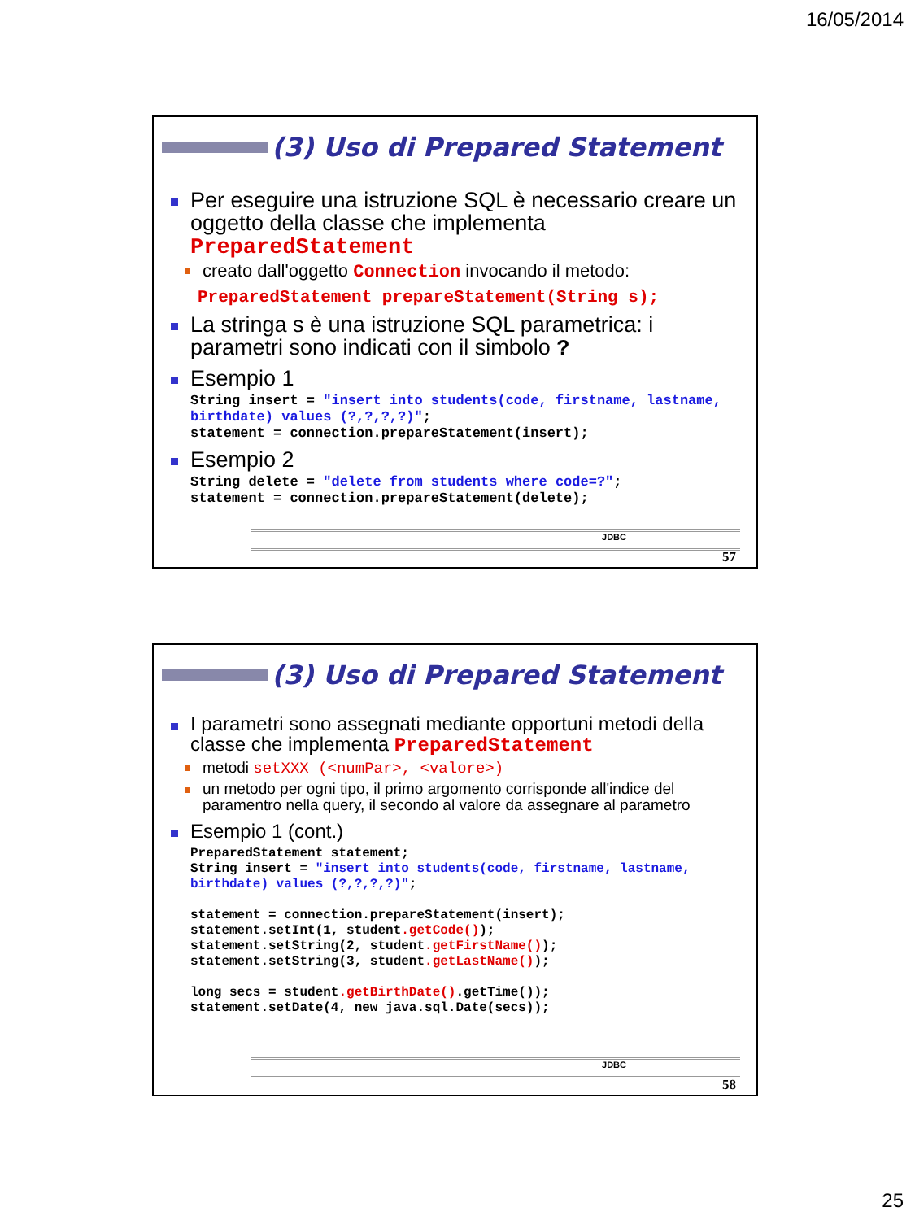16/05/2014
(3) Uso di Prepared Statement
Per eseguire una istruzione SQL è necessario creare un oggetto della classe che implementa PreparedStatement
creato dall'oggetto Connection invocando il metodo:
PreparedStatement prepareStatement(String s);
La stringa s è una istruzione SQL parametrica: i parametri sono indicati con il simbolo ?
Esempio 1
String insert = "insert into students(code, firstname, lastname, birthdate) values (?,?,?,?)";
statement = connection.prepareStatement(insert);
Esempio 2
String delete = "delete from students where code=?";
statement = connection.prepareStatement(delete);
JDBC
57
(3) Uso di Prepared Statement
I parametri sono assegnati mediante opportuni metodi della classe che implementa PreparedStatement
metodi setXXX (<numPar>, <valore>)
un metodo per ogni tipo, il primo argomento corrisponde all'indice del paramentro nella query, il secondo al valore da assegnare al parametro
Esempio 1 (cont.)
PreparedStatement statement;
String insert = "insert into students(code, firstname, lastname, birthdate) values (?,?,?,?)";

statement = connection.prepareStatement(insert);
statement.setInt(1, student.getCode());
statement.setString(2, student.getFirstName());
statement.setString(3, student.getLastName());

long secs = student.getBirthDate().getTime());
statement.setDate(4, new java.sql.Date(secs));
JDBC
58
25